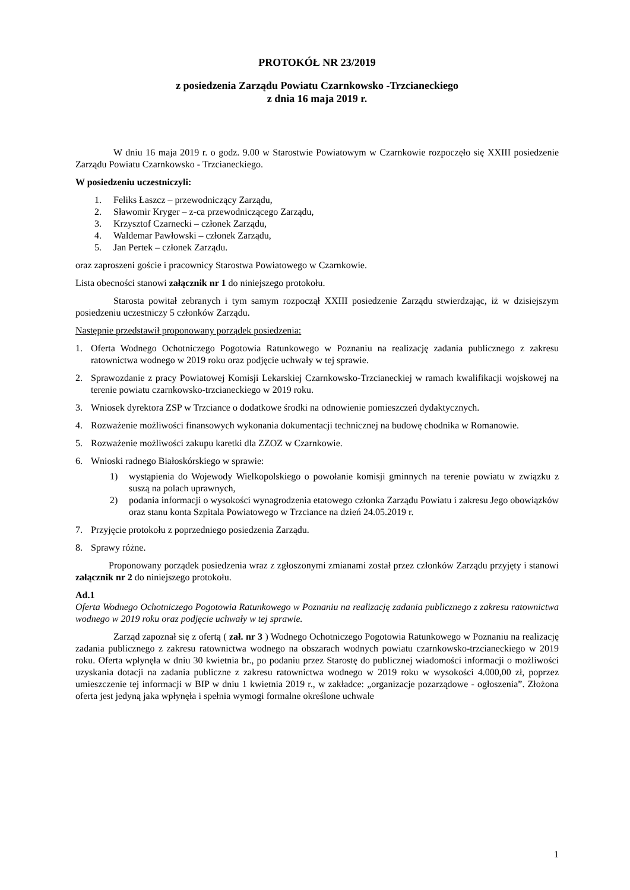PROTOKÓŁ NR 23/2019
z posiedzenia Zarządu Powiatu Czarnkowsko -Trzcianeckiego
z dnia 16 maja 2019 r.
W dniu 16 maja 2019 r. o godz. 9.00 w Starostwie Powiatowym w Czarnkowie rozpoczęło się XXIII posiedzenie Zarządu Powiatu Czarnkowsko - Trzcianeckiego.
W posiedzeniu uczestniczyli:
1. Feliks Łaszcz – przewodniczący Zarządu,
2. Sławomir Kryger – z-ca przewodniczącego Zarządu,
3. Krzysztof Czarnecki – członek Zarządu,
4. Waldemar Pawłowski – członek Zarządu,
5. Jan Pertek – członek Zarządu.
oraz zaproszeni goście i pracownicy Starostwa Powiatowego w Czarnkowie.
Lista obecności stanowi załącznik nr 1 do niniejszego protokołu.
Starosta powitał zebranych i tym samym rozpoczął XXIII posiedzenie Zarządu stwierdzając, iż w dzisiejszym posiedzeniu uczestniczy 5 członków Zarządu.
Następnie przedstawił proponowany porządek posiedzenia:
1. Oferta Wodnego Ochotniczego Pogotowia Ratunkowego w Poznaniu na realizację zadania publicznego z zakresu ratownictwa wodnego w 2019 roku oraz podjęcie uchwały w tej sprawie.
2. Sprawozdanie z pracy Powiatowej Komisji Lekarskiej Czarnkowsko-Trzcianeckiej w ramach kwalifikacji wojskowej na terenie powiatu czarnkowsko-trzcianeckiego w 2019 roku.
3. Wniosek dyrektora ZSP w Trzciance o dodatkowe środki na odnowienie pomieszczeń dydaktycznych.
4. Rozważenie możliwości finansowych wykonania dokumentacji technicznej na budowę chodnika w Romanowie.
5. Rozważenie możliwości zakupu karetki dla ZZOZ w Czarnkowie.
6. Wnioski radnego Białoskórskiego w sprawie:
1) wystąpienia do Wojewody Wielkopolskiego o powołanie komisji gminnych na terenie powiatu w związku z suszą na polach uprawnych,
2) podania informacji o wysokości wynagrodzenia etatowego członka Zarządu Powiatu i zakresu Jego obowiązków oraz stanu konta Szpitala Powiatowego w Trzciance na dzień 24.05.2019 r.
7. Przyjęcie protokołu z poprzedniego posiedzenia Zarządu.
8. Sprawy różne.
Proponowany porządek posiedzenia wraz z zgłoszonymi zmianami został przez członków Zarządu przyjęty i stanowi załącznik nr 2 do niniejszego protokołu.
Ad.1
Oferta Wodnego Ochotniczego Pogotowia Ratunkowego w Poznaniu na realizację zadania publicznego z zakresu ratownictwa wodnego w 2019 roku oraz podjęcie uchwały w tej sprawie.
Zarząd zapoznał się z ofertą ( zał. nr 3 ) Wodnego Ochotniczego Pogotowia Ratunkowego w Poznaniu na realizację zadania publicznego z zakresu ratownictwa wodnego na obszarach wodnych powiatu czarnkowsko-trzcianeckiego w 2019 roku. Oferta wpłynęła w dniu 30 kwietnia br., po podaniu przez Starostę do publicznej wiadomości informacji o możliwości uzyskania dotacji na zadania publiczne z zakresu ratownictwa wodnego w 2019 roku w wysokości 4.000,00 zł, poprzez umieszczenie tej informacji w BIP w dniu 1 kwietnia 2019 r., w zakładce: „organizacje pozarządowe - ogłoszenia”. Złożona oferta jest jedyną jaka wpłynęła i spełnia wymogi formalne określone uchwale
1